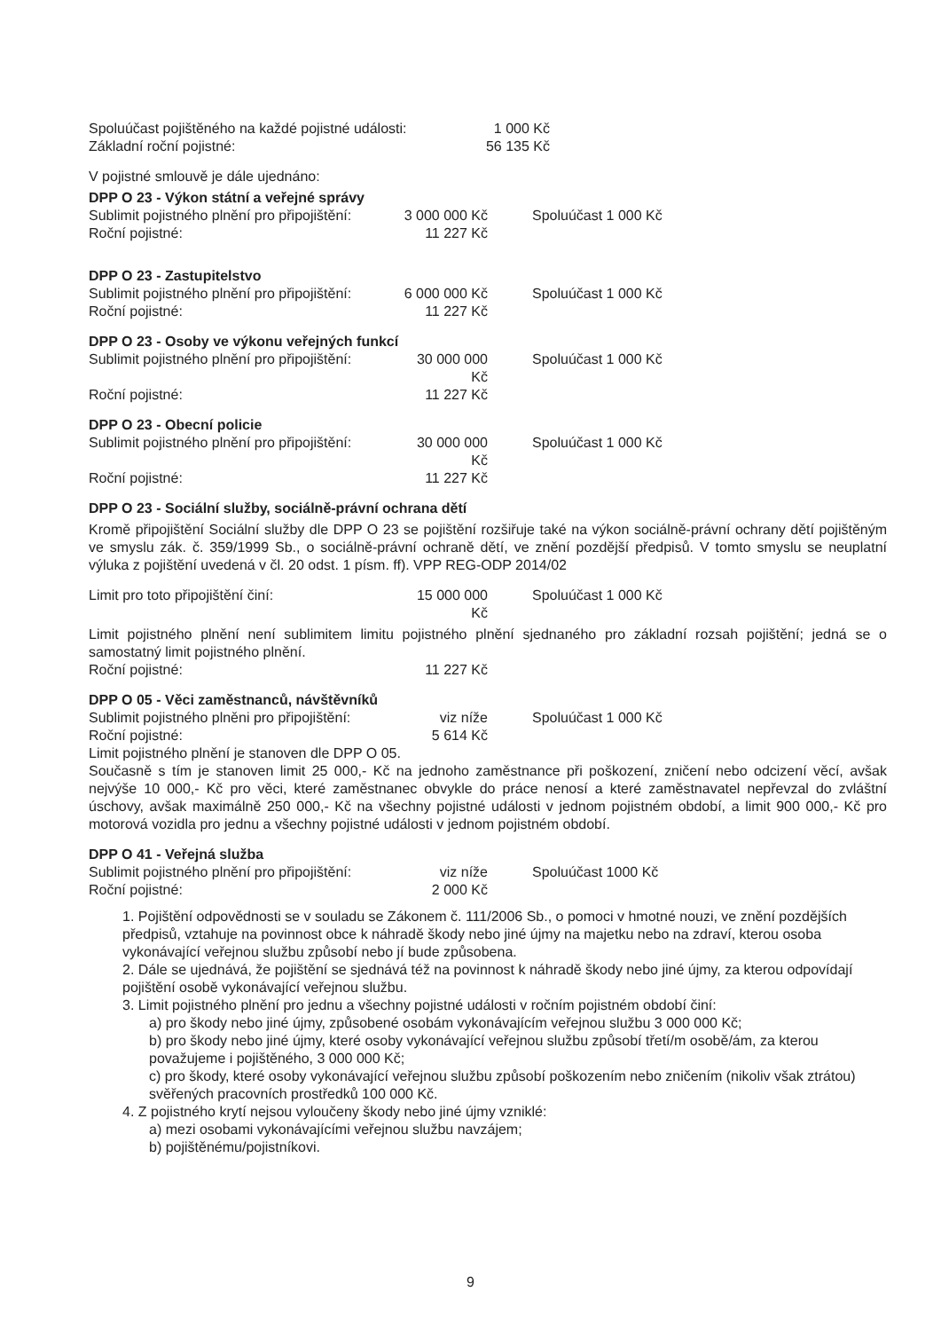Spoluúčast pojištěného na každé pojistné události: 1 000 Kč
Základní roční pojistné: 56 135 Kč
V pojistné smlouvě je dále ujednáno:
DPP O 23 - Výkon státní a veřejné správy
Sublimit pojistného plnění pro připojištění: 3 000 000 Kč Spoluúčast 1 000 Kč
Roční pojistné: 11 227 Kč
DPP O 23 - Zastupitelstvo
Sublimit pojistného plnění pro připojištění: 6 000 000 Kč Spoluúčast 1 000 Kč
Roční pojistné: 11 227 Kč
DPP O 23 - Osoby ve výkonu veřejných funkcí
Sublimit pojistného plnění pro připojištění: 30 000 000 Kč Spoluúčast 1 000 Kč
Roční pojistné: 11 227 Kč
DPP O 23 - Obecní policie
Sublimit pojistného plnění pro připojištění: 30 000 000 Kč Spoluúčast 1 000 Kč
Roční pojistné: 11 227 Kč
DPP O 23 - Sociální služby, sociálně-právní ochrana dětí
Kromě připojištění Sociální služby dle DPP O 23 se pojištění rozšiřuje také na výkon sociálně-právní ochrany dětí pojištěným ve smyslu zák. č. 359/1999 Sb., o sociálně-právní ochraně dětí, ve znění pozdější předpisů. V tomto smyslu se neuplatní výluka z pojištění uvedená v čl. 20 odst. 1 písm. ff). VPP REG-ODP 2014/02
Limit pro toto připojištění činí: 15 000 000 Kč Spoluúčast 1 000 Kč
Limit pojistného plnění není sublimitem limitu pojistného plnění sjednaného pro základní rozsah pojištění; jedná se o samostatný limit pojistného plnění.
Roční pojistné: 11 227 Kč
DPP O 05 - Věci zaměstnanců, návštěvníků
Sublimit pojistného plněni pro připojištění: viz níže Spoluúčast 1 000 Kč
Roční pojistné: 5 614 Kč
Limit pojistného plnění je stanoven dle DPP O 05.
Současně s tím je stanoven limit 25 000,- Kč na jednoho zaměstnance při poškození, zničení nebo odcizení věcí, avšak nejvýše 10 000,- Kč pro věci, které zaměstnanec obvykle do práce nenosí a které zaměstnavatel nepřevzal do zvláštní úschovy, avšak maximálně 250 000,- Kč na všechny pojistné události v jednom pojistném období, a limit 900 000,- Kč pro motorová vozidla pro jednu a všechny pojistné události v jednom pojistném období.
DPP O 41 - Veřejná služba
Sublimit pojistného plnění pro připojištění: viz níže Spoluúčast 1000 Kč
Roční pojistné: 2 000 Kč
1. Pojištění odpovědnosti se v souladu se Zákonem č. 111/2006 Sb., o pomoci v hmotné nouzi, ve znění pozdějších předpisů, vztahuje na povinnost obce k náhradě škody nebo jiné újmy na majetku nebo na zdraví, kterou osoba vykonávající veřejnou službu způsobí nebo jí bude způsobena.
2. Dále se ujednává, že pojištění se sjednává též na povinnost k náhradě škody nebo jiné újmy, za kterou odpovídají pojištění osobě vykonávající veřejnou službu.
3. Limit pojistného plnění pro jednu a všechny pojistné události v ročním pojistném období činí:
a) pro škody nebo jiné újmy, způsobené osobám vykonávajícím veřejnou službu 3 000 000 Kč;
b) pro škody nebo jiné újmy, které osoby vykonávající veřejnou službu způsobí třetí/m osobě/ám, za kterou považujeme i pojištěného, 3 000 000 Kč;
c) pro škody, které osoby vykonávající veřejnou službu způsobí poškozením nebo zničením (nikoliv však ztrátou) svěřených pracovních prostředků 100 000 Kč.
4. Z pojistného krytí nejsou vyloučeny škody nebo jiné újmy vzniklé:
a) mezi osobami vykonávajícími veřejnou službu navzájem;
b) pojištěnému/pojistníkovi.
9